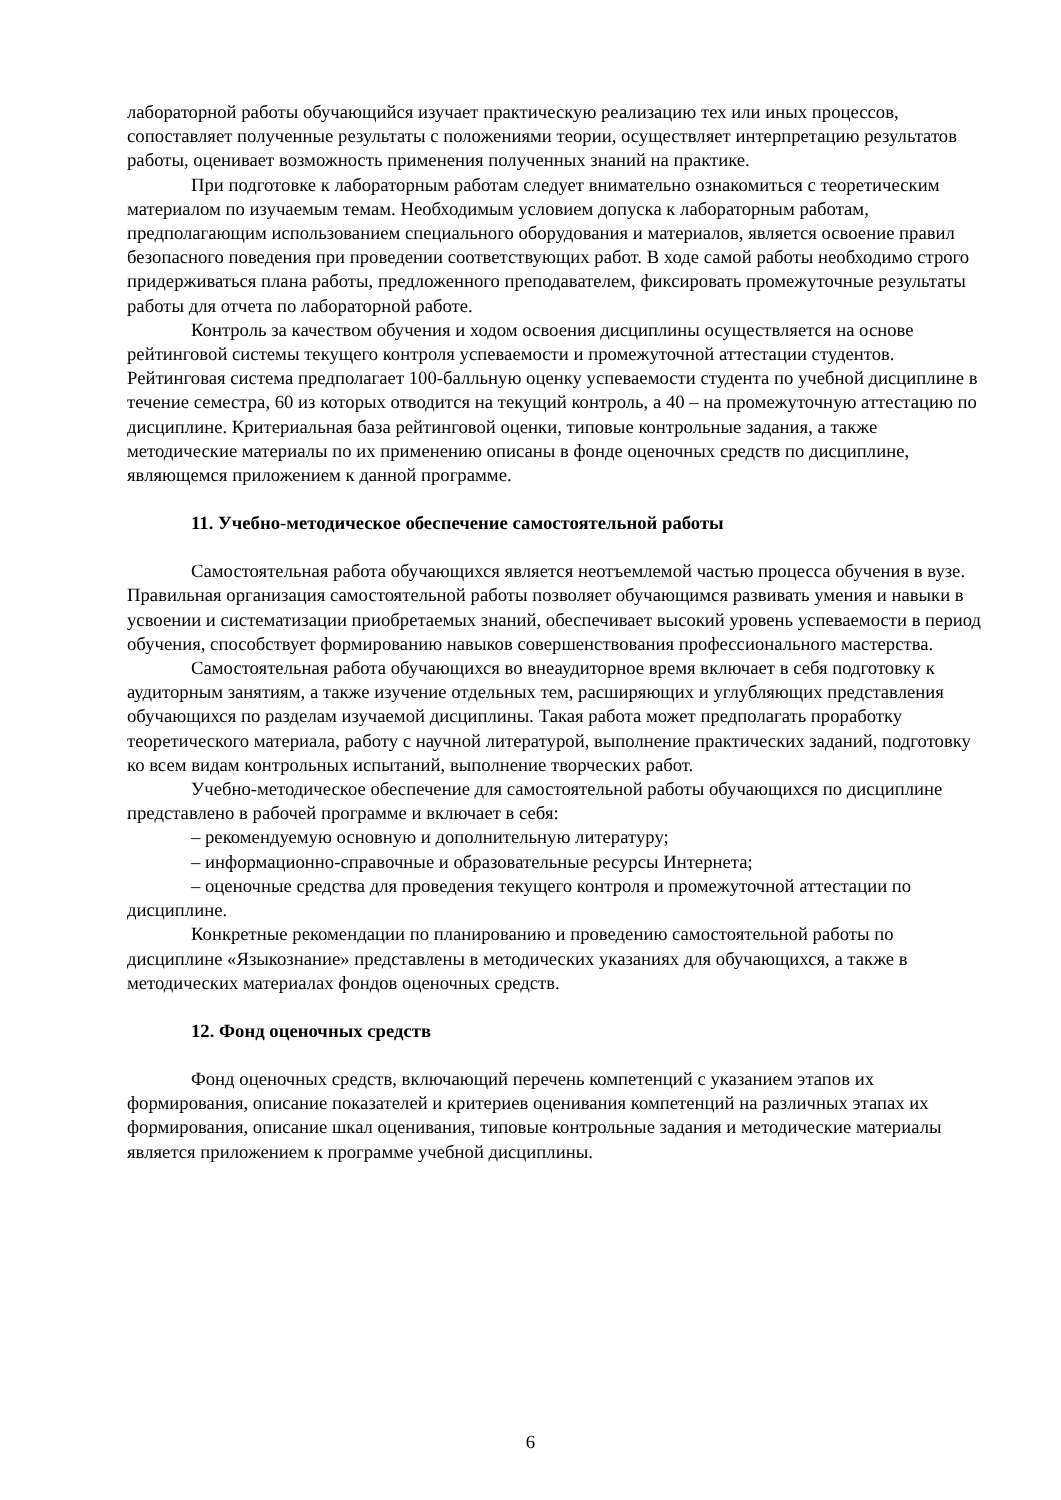лабораторной работы обучающийся изучает практическую реализацию тех или иных процессов, сопоставляет полученные результаты с положениями теории, осуществляет интерпретацию результатов работы, оценивает возможность применения полученных знаний на практике.
При подготовке к лабораторным работам следует внимательно ознакомиться с теоретическим материалом по изучаемым темам. Необходимым условием допуска к лабораторным работам, предполагающим использованием специального оборудования и материалов, является освоение правил безопасного поведения при проведении соответствующих работ. В ходе самой работы необходимо строго придерживаться плана работы, предложенного преподавателем, фиксировать промежуточные результаты работы для отчета по лабораторной работе.
Контроль за качеством обучения и ходом освоения дисциплины осуществляется на основе рейтинговой системы текущего контроля успеваемости и промежуточной аттестации студентов. Рейтинговая система предполагает 100-балльную оценку успеваемости студента по учебной дисциплине в течение семестра, 60 из которых отводится на текущий контроль, а 40 – на промежуточную аттестацию по дисциплине. Критериальная база рейтинговой оценки, типовые контрольные задания, а также методические материалы по их применению описаны в фонде оценочных средств по дисциплине, являющемся приложением к данной программе.
11. Учебно-методическое обеспечение самостоятельной работы
Самостоятельная работа обучающихся является неотъемлемой частью процесса обучения в вузе. Правильная организация самостоятельной работы позволяет обучающимся развивать умения и навыки в усвоении и систематизации приобретаемых знаний, обеспечивает высокий уровень успеваемости в период обучения, способствует формированию навыков совершенствования профессионального мастерства.
Самостоятельная работа обучающихся во внеаудиторное время включает в себя подготовку к аудиторным занятиям, а также изучение отдельных тем, расширяющих и углубляющих представления обучающихся по разделам изучаемой дисциплины. Такая работа может предполагать проработку теоретического материала, работу с научной литературой, выполнение практических заданий, подготовку ко всем видам контрольных испытаний, выполнение творческих работ.
Учебно-методическое обеспечение для самостоятельной работы обучающихся по дисциплине представлено в рабочей программе и включает в себя:
– рекомендуемую основную и дополнительную литературу;
– информационно-справочные и образовательные ресурсы Интернета;
– оценочные средства для проведения текущего контроля и промежуточной аттестации по дисциплине.
Конкретные рекомендации по планированию и проведению самостоятельной работы по дисциплине «Языкознание» представлены в методических указаниях для обучающихся, а также в методических материалах фондов оценочных средств.
12. Фонд оценочных средств
Фонд оценочных средств, включающий перечень компетенций с указанием этапов их формирования, описание показателей и критериев оценивания компетенций на различных этапах их формирования, описание шкал оценивания, типовые контрольные задания и методические материалы является приложением к программе учебной дисциплины.
6